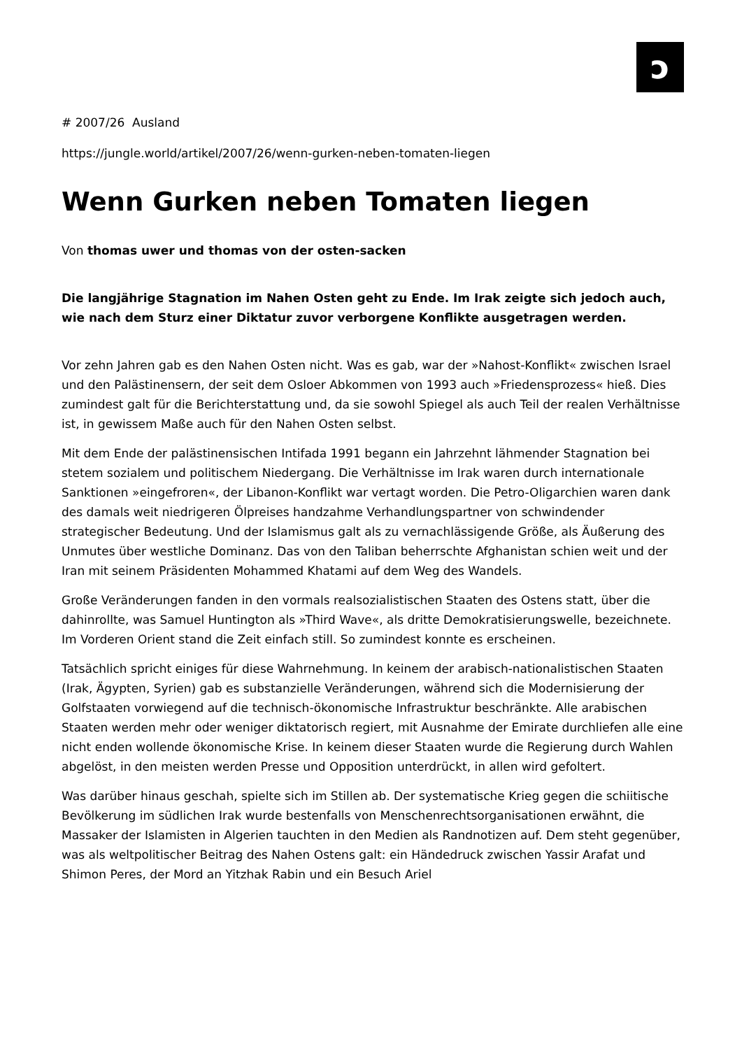ɔ
# 2007/26 Ausland
https://jungle.world/artikel/2007/26/wenn-gurken-neben-tomaten-liegen
Wenn Gurken neben Tomaten liegen
Von thomas uwer und thomas von der osten-sacken
Die langjährige Stagnation im Nahen Osten geht zu Ende. Im Irak zeigte sich jedoch auch, wie nach dem Sturz einer Diktatur zuvor verborgene Konflikte ausgetragen werden.
Vor zehn Jahren gab es den Nahen Osten nicht. Was es gab, war der »Nahost-Konflikt« zwischen Israel und den Palästinensern, der seit dem Osloer Abkommen von 1993 auch »Friedensprozess« hieß. Dies zumindest galt für die Berichterstattung und, da sie sowohl Spiegel als auch Teil der realen Verhältnisse ist, in gewissem Maße auch für den Nahen Osten selbst.
Mit dem Ende der palästinensischen Intifada 1991 begann ein Jahrzehnt lähmender Stagnation bei stetem sozialem und politischem Niedergang. Die Verhältnisse im Irak waren durch internationale Sanktionen »eingefroren«, der Libanon-Konflikt war vertagt worden. Die Petro-Oligarchien waren dank des damals weit niedrigeren Ölpreises handzahme Verhandlungspartner von schwindender strategischer Bedeutung. Und der Islamismus galt als zu vernachlässigende Größe, als Äußerung des Unmutes über westliche Dominanz. Das von den Taliban beherrschte Afghanistan schien weit und der Iran mit seinem Präsidenten Mohammed Khatami auf dem Weg des Wandels.
Große Veränderungen fanden in den vormals realsozialistischen Staaten des Ostens statt, über die dahinrollte, was Samuel Huntington als »Third Wave«, als dritte Demokratisierungswelle, bezeichnete. Im Vorderen Orient stand die Zeit einfach still. So zumindest konnte es erscheinen.
Tatsächlich spricht einiges für diese Wahrnehmung. In keinem der arabisch-nationalistischen Staaten (Irak, Ägypten, Syrien) gab es substanzielle Veränderungen, während sich die Modernisierung der Golfstaaten vorwiegend auf die technisch-ökonomische Infrastruktur beschränkte. Alle arabischen Staaten werden mehr oder weniger diktatorisch regiert, mit Ausnahme der Emirate durchliefen alle eine nicht enden wollende ökonomische Krise. In keinem dieser Staaten wurde die Regierung durch Wahlen abgelöst, in den meisten werden Presse und Opposition unterdrückt, in allen wird gefoltert.
Was darüber hinaus geschah, spielte sich im Stillen ab. Der systematische Krieg gegen die schiitische Bevölkerung im südlichen Irak wurde bestenfalls von Menschenrechtsorganisationen erwähnt, die Massaker der Islamisten in Algerien tauchten in den Medien als Randnotizen auf. Dem steht gegenüber, was als weltpolitischer Beitrag des Nahen Ostens galt: ein Händedruck zwischen Yassir Arafat und Shimon Peres, der Mord an Yitzhak Rabin und ein Besuch Ariel